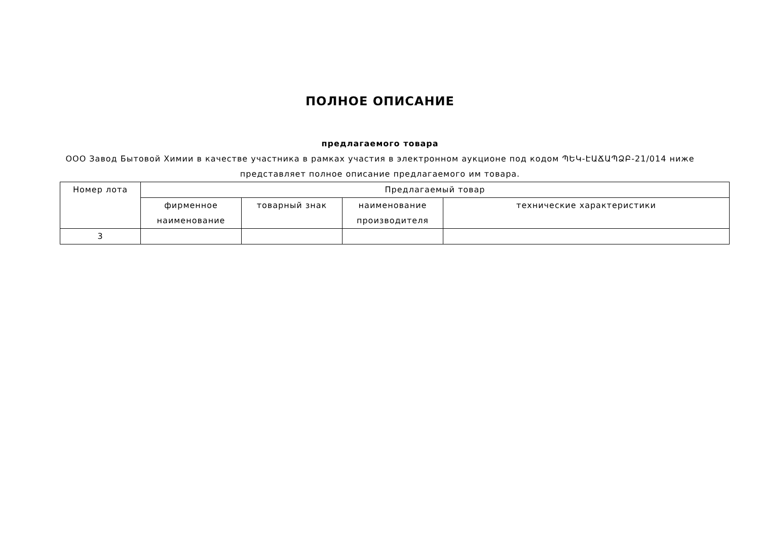ПОЛНОЕ ОПИСАНИЕ
предлагаемого товара
ООО Завод Бытовой Химии в качестве участника в рамках участия в электронном аукционе под кодом ՊԵԿ-ԷԱՃԱՊՁԲ-21/014 ниже представляет полное описание предлагаемого им товара.
| Номер лота | Предлагаемый товар | | | |
| --- | --- | --- | --- | --- |
| | фирменное наименование | товарный знак | наименование производителя | технические характеристики |
| 3 | | | | |